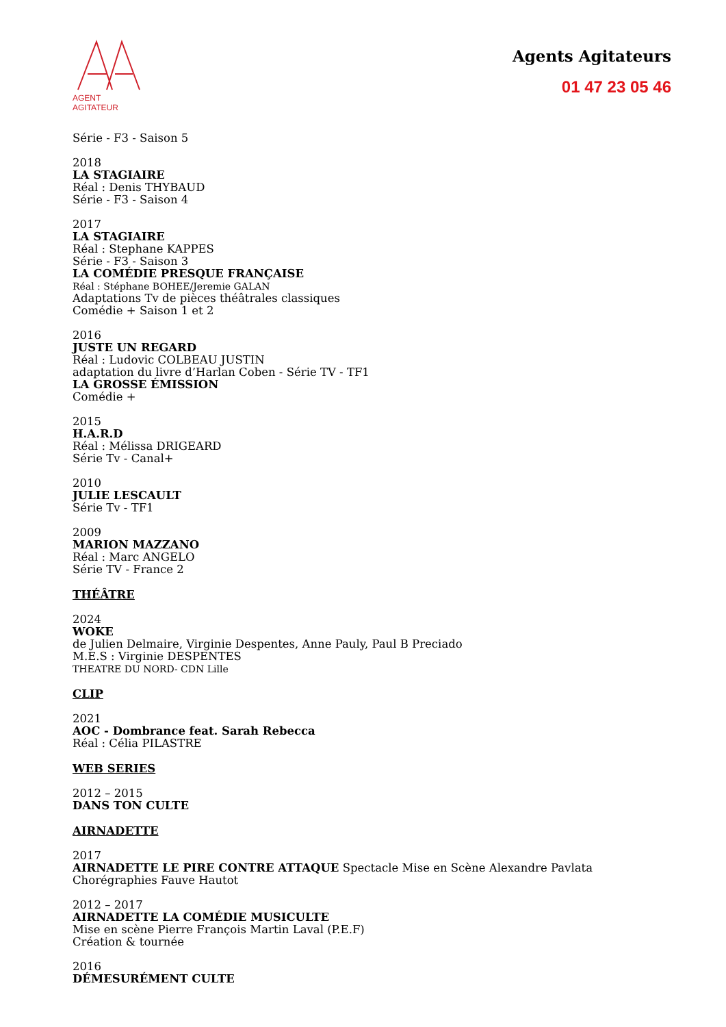AGENT AGITATEUR
Agents Agitateurs
01 47 23 05 46
Série - F3 - Saison 5
2018
LA STAGIAIRE
Réal : Denis THYBAUD
Série - F3 - Saison 4
2017
LA STAGIAIRE
Réal : Stephane KAPPES
Série - F3 - Saison 3
LA COMÉDIE PRESQUE FRANÇAISE
Réal : Stéphane BOHEE/Jeremie GALAN
Adaptations Tv de pièces théâtrales classiques
Comédie + Saison 1 et 2
2016
JUSTE UN REGARD
Réal : Ludovic COLBEAU JUSTIN
adaptation du livre d’Harlan Coben - Série TV - TF1
LA GROSSE ÉMISSION
Comédie +
2015
H.A.R.D
Réal : Mélissa DRIGEARD
Série Tv - Canal+
2010
JULIE LESCAULT
Série Tv - TF1
2009
MARION MAZZANO
Réal : Marc ANGELO
Série TV - France 2
THÉÂTRE
2024
WOKE
de Julien Delmaire, Virginie Despentes, Anne Pauly, Paul B Preciado
M.E.S : Virginie DESPENTES
THEATRE DU NORD- CDN Lille
CLIP
2021
AOC - Dombrance feat. Sarah Rebecca
Réal : Célia PILASTRE
WEB SERIES
2012 – 2015
DANS TON CULTE
AIRNADETTE
2017
AIRNADETTE LE PIRE CONTRE ATTAQUE Spectacle Mise en Scène Alexandre Pavlata
Chorégraphies Fauve Hautot
2012 – 2017
AIRNADETTE LA COMÉDIE MUSICULTE
Mise en scène Pierre François Martin Laval (P.E.F)
Création & tournée
2016
DÉMESURÉMENT CULTE